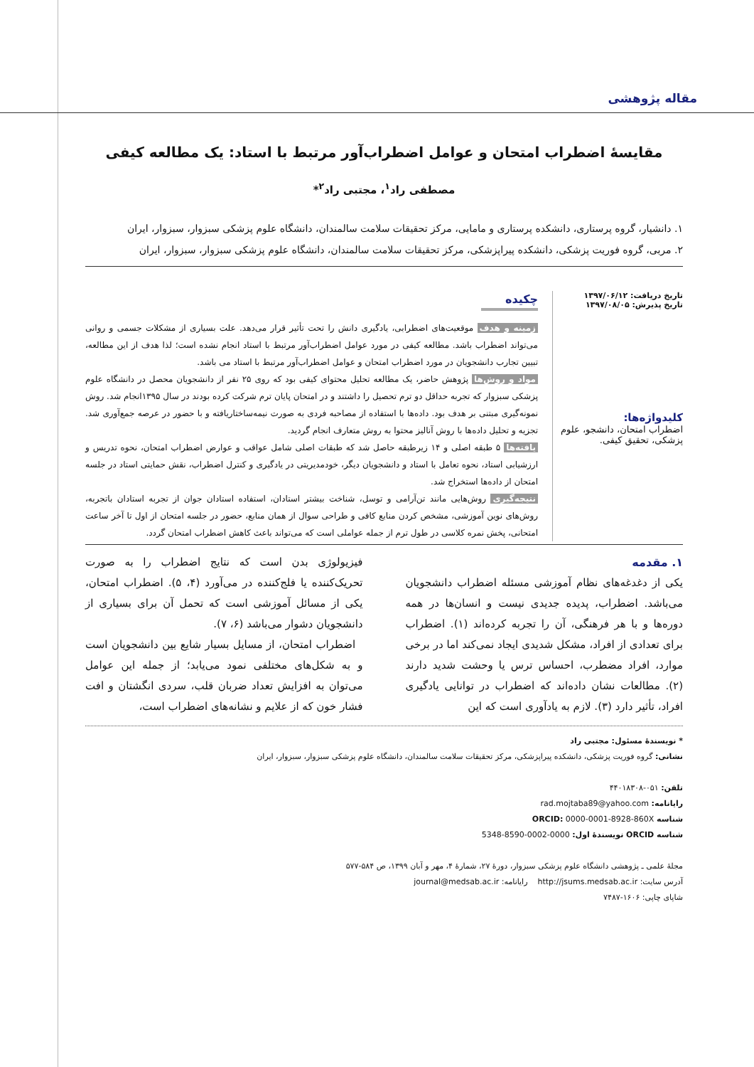مقاله پژوهشی
مقایسۀ اضطراب امتحان و عوامل اضطراب‌آور مرتبط با استاد: یک مطالعه کیفی
مصطفی راد<sup>۱</sup>، مجتبی راد<sup>۲</sup>*
۱. دانشیار، گروه پرستاری، دانشکده پرستاری و مامایی، مرکز تحقیقات سلامت سالمندان، دانشگاه علوم پزشکی سبزوار، سبزوار، ایران
۲. مربی، گروه فوریت پزشکی، دانشکده پیراپزشکی، مرکز تحقیقات سلامت سالمندان، دانشگاه علوم پزشکی سبزوار، سبزوار، ایران
تاریخ دریافت: ۱۳۹۷/۰۶/۱۲
تاریخ پذیرش: ۱۳۹۷/۰۸/۰۵
کلیدواژه‌ها:
اضطراب امتحان، دانشجو، علوم پزشکی، تحقیق کیفی.
چکیده
زمینه و هدف موقعیت‌های اضطرابی، یادگیری دانش را تحت تأثیر قرار می‌دهد. علت بسیاری از مشکلات جسمی و روانی می‌تواند اضطراب باشد. مطالعه کیفی در مورد عوامل اضطراب‌آور مرتبط با استاد انجام نشده است؛ لذا هدف از این مطالعه، تبیین تجارب دانشجویان در مورد اضطراب امتحان و عوامل اضطراب‌آور مرتبط با استاد می باشد.
مواد و روش‌ها پژوهش حاضر، یک مطالعه تحلیل محتوای کیفی بود که روی ۲۵ نفر از دانشجویان محصل در دانشگاه علوم پزشکی سبزوار که تجربه حداقل دو ترم تحصیل را داشتند و در امتحان پایان ترم شرکت کرده بودند در سال ۱۳۹۵انجام شد. روش نمونه‌گیری مبتنی بر هدف بود. داده‌ها با استفاده از مصاحبه فردی به صورت نیمه‌ساختاریافته و با حضور در عرصه جمع‌آوری شد. تجزیه و تحلیل داده‌ها با روش آنالیز محتوا به روش متعارف انجام گردید.
یافته‌ها ۵ طبقه اصلی و ۱۴ زیرطبقه حاصل شد که طبقات اصلی شامل عواقب و عوارض اضطراب امتحان، نحوه تدریس و ارزشیابی استاد، نحوه تعامل با استاد و دانشجویان دیگر، خودمدیریتی در یادگیری و کنترل اضطراب، نقش حمایتی استاد در جلسه امتحان از داده‌ها استخراج شد.
نتیجه‌گیری روش‌هایی مانند تن‌آرامی و توسل، شناخت بیشتر استادان، استفاده استادان جوان از تجربه استادان باتجربه، روش‌های نوین آموزشی، مشخص کردن منابع کافی و طراحی سوال از همان منابع، حضور در جلسه امتحان از اول تا آخر ساعت امتحانی، پخش نمره کلاسی در طول ترم از جمله عواملی است که می‌تواند باعث کاهش اضطراب امتحان گردد.
۱. مقدمه
یکی از دغدغه‌های نظام آموزشی مسئله اضطراب دانشجویان می‌باشد. اضطراب، پدیده جدیدی نیست و انسان‌ها در همه دوره‌ها و با هر فرهنگی، آن را تجربه کرده‌اند (۱). اضطراب برای تعدادی از افراد، مشکل شدیدی ایجاد نمی‌کند اما در برخی موارد، افراد مضطرب، احساس ترس یا وحشت شدید دارند (۲). مطالعات نشان داده‌اند که اضطراب در توانایی یادگیری افراد، تأثیر دارد (۳). لازم به یادآوری است که این
فیزیولوژی بدن است که نتایج اضطراب را به صورت تحریک‌کننده یا فلج‌کننده در می‌آورد (۴، ۵). اضطراب امتحان، یکی از مسائل آموزشی است که تحمل آن برای بسیاری از دانشجویان دشوار می‌باشد (۶، ۷).
اضطراب امتحان، از مسایل بسیار شایع بین دانشجویان است و به شکل‌های مختلفی نمود می‌یابد؛ از جمله این عوامل می‌توان به افزایش تعداد ضربان قلب، سردی انگشتان و افت فشار خون که از علایم و نشانه‌های اضطراب است،
* نویسندۀ مسئول: مجتبی راد
نشانی: گروه فوریت پزشکی، دانشکده پیراپزشکی، مرکز تحقیقات سلامت سالمندان، دانشگاه علوم پزشکی سبزوار، سبزوار، ایران
تلفن: ۰۵۱-۴۴۰۱۸۳۰۸
رایانامه: rad.mojtaba89@yahoo.com
شناسه ORCID: 0000-0001-8928-860X
شناسه ORCID نویسندۀ اول: 0000-0002-8590-5348
مجلۀ علمی ـ پژوهشی دانشگاه علوم پزشکی سبزوار، دورۀ ۲۷، شمارۀ ۴، مهر و آبان ۱۳۹۹، ص ۵۸۴-۵۷۷
آدرس سایت: http://jsums.medsab.ac.ir رایانامه: journal@medsab.ac.ir
شاپای چاپی: ۱۶۰۶-۷۴۸۷